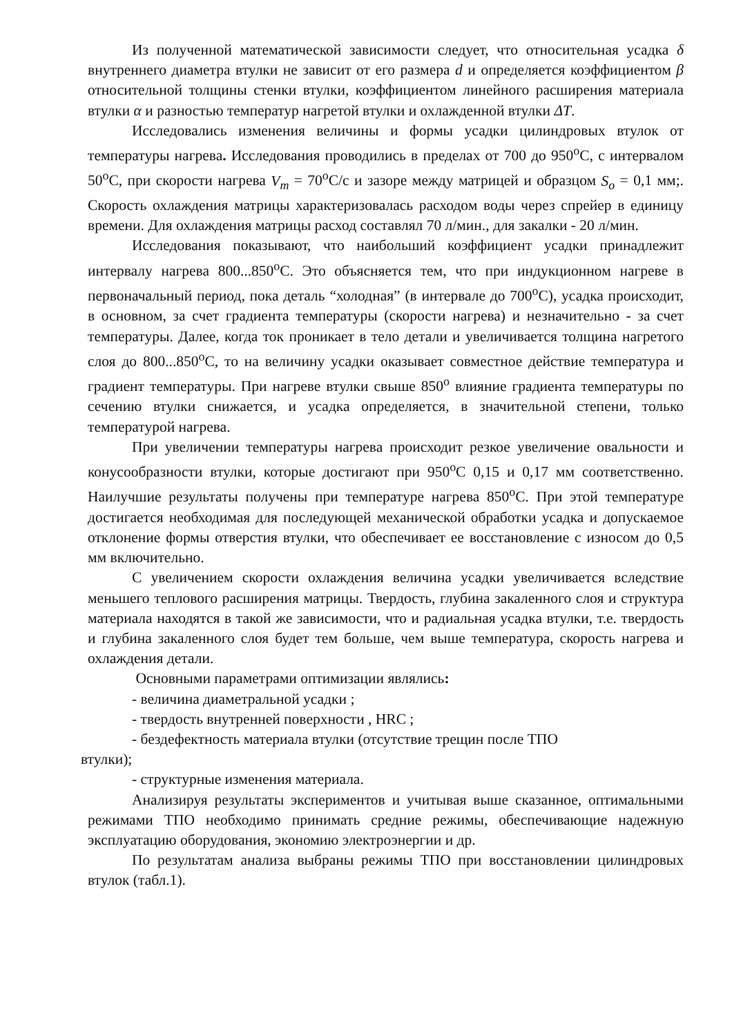Из полученной математической зависимости следует, что относительная усадка δ внутреннего диаметра втулки не зависит от его размера d и определяется коэффициентом β относительной толщины стенки втулки, коэффициентом линейного расширения материала втулки α и разностью температур нагретой втулки и охлажденной втулки ΔT.
Исследовались изменения величины и формы усадки цилиндровых втулок от температуры нагрева. Исследования проводились в пределах от 700 до 950<sup>o</sup>С, с интервалом 50<sup>o</sup>С, при скорости нагрева V<sub>m</sub> = 70<sup>o</sup>С/с и зазоре между матрицей и образцом S<sub>o</sub> = 0,1 мм;. Скорость охлаждения матрицы характеризовалась расходом воды через спрейер в единицу времени. Для охлаждения матрицы расход составлял 70 л/мин., для закалки - 20 л/мин.
Исследования показывают, что наибольший коэффициент усадки принадлежит интервалу нагрева 800...850<sup>o</sup>С. Это объясняется тем, что при индукционном нагреве в первоначальный период, пока деталь “холодная” (в интервале до 700<sup>o</sup>С), усадка происходит, в основном, за счет градиента температуры (скорости нагрева) и незначительно - за счет температуры. Далее, когда ток проникает в тело детали и увеличивается толщина нагретого слоя до 800...850<sup>o</sup>С, то на величину усадки оказывает совместное действие температура и градиент температуры. При нагреве втулки свыше 850<sup>o</sup> влияние градиента температуры по сечению втулки снижается, и усадка определяется, в значительной степени, только температурой нагрева.
При увеличении температуры нагрева происходит резкое увеличение овальности и конусообразности втулки, которые достигают при 950<sup>o</sup>С 0,15 и 0,17 мм соответственно. Наилучшие результаты получены при температуре нагрева 850<sup>o</sup>С. При этой температуре достигается необходимая для последующей механической обработки усадка и допускаемое отклонение формы отверстия втулки, что обеспечивает ее восстановление с износом до 0,5 мм включительно.
С увеличением скорости охлаждения величина усадки увеличивается вследствие меньшего теплового расширения матрицы. Твердость, глубина закаленного слоя и структура материала находятся в такой же зависимости, что и радиальная усадка втулки, т.е. твердость и глубина закаленного слоя будет тем больше, чем выше температура, скорость нагрева и охлаждения детали.
Основными параметрами оптимизации являлись:
- величина диаметральной усадки ;
- твердость внутренней поверхности , HRC ;
- бездефектность материала втулки (отсутствие трещин после ТПО
втулки);
- структурные изменения материала.
Анализируя результаты экспериментов и учитывая выше сказанное, оптимальными режимами ТПО необходимо принимать средние режимы, обеспечивающие надежную эксплуатацию оборудования, экономию электроэнергии и др.
По результатам анализа выбраны режимы ТПО при восстановлении цилиндровых втулок (табл.1).